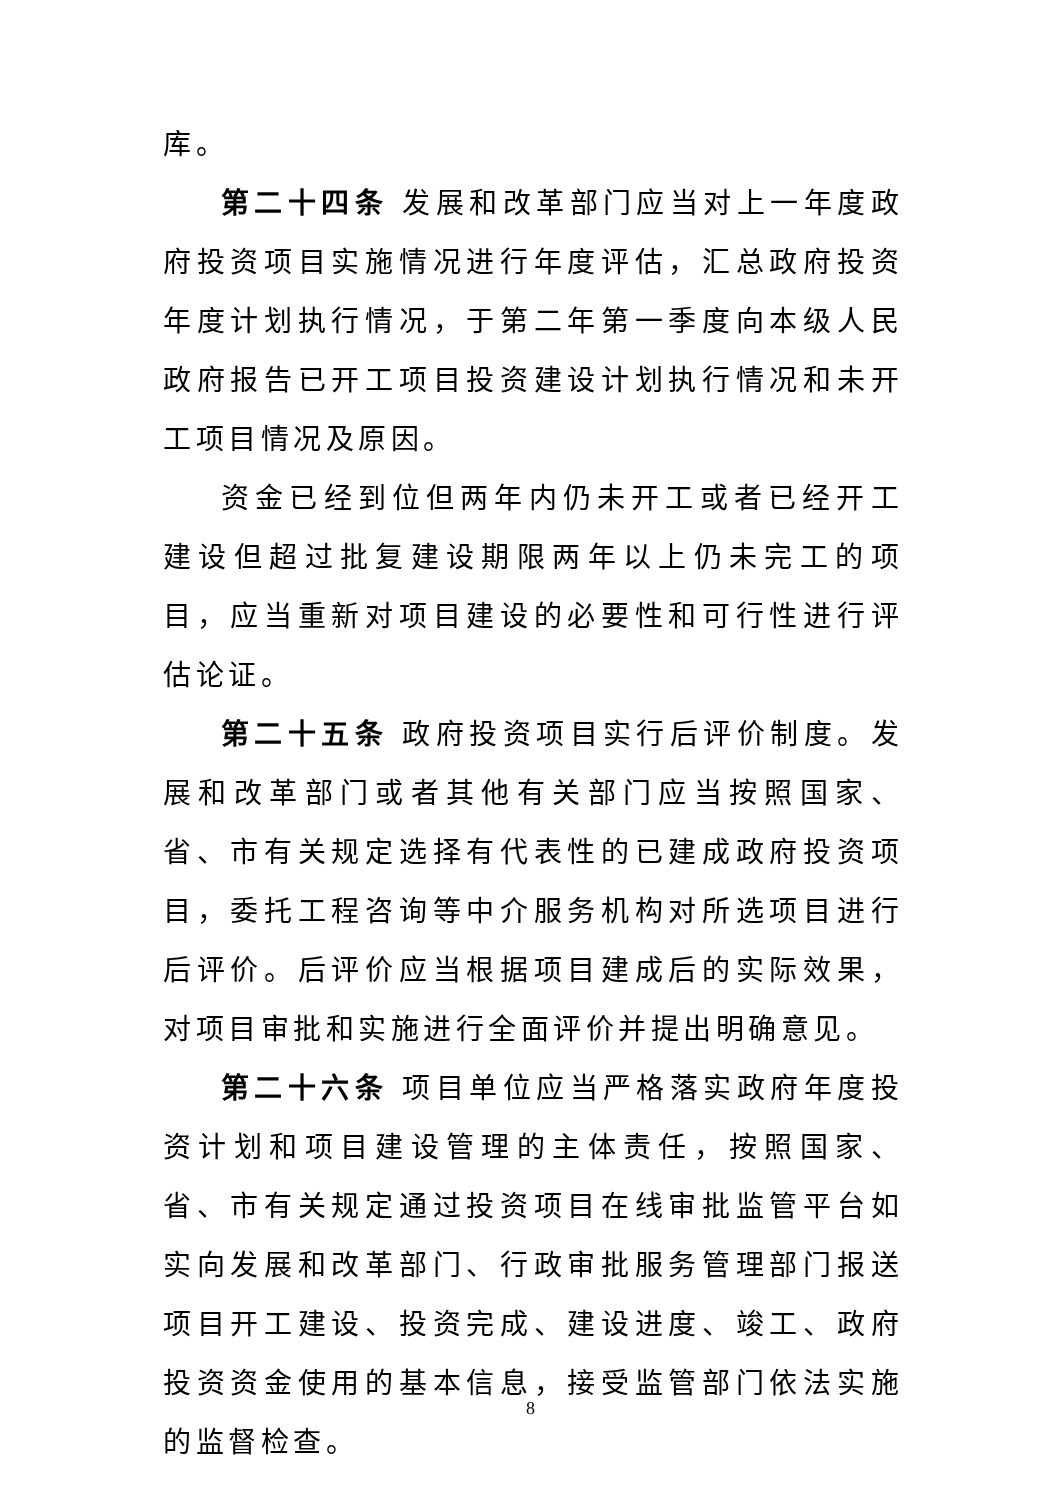库。
第二十四条 发展和改革部门应当对上一年度政府投资项目实施情况进行年度评估，汇总政府投资年度计划执行情况，于第二年第一季度向本级人民政府报告已开工项目投资建设计划执行情况和未开工项目情况及原因。
资金已经到位但两年内仍未开工或者已经开工建设但超过批复建设期限两年以上仍未完工的项目，应当重新对项目建设的必要性和可行性进行评估论证。
第二十五条 政府投资项目实行后评价制度。发展和改革部门或者其他有关部门应当按照国家、省、市有关规定选择有代表性的已建成政府投资项目，委托工程咨询等中介服务机构对所选项目进行后评价。后评价应当根据项目建成后的实际效果，对项目审批和实施进行全面评价并提出明确意见。
第二十六条 项目单位应当严格落实政府年度投资计划和项目建设管理的主体责任，按照国家、省、市有关规定通过投资项目在线审批监管平台如实向发展和改革部门、行政审批服务管理部门报送项目开工建设、投资完成、建设进度、竣工、政府投资资金使用的基本信息，接受监管部门依法实施的监督检查。
8